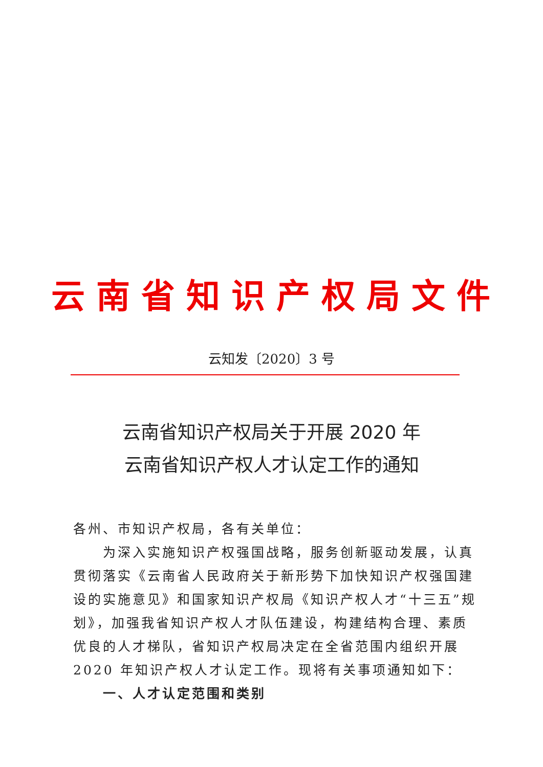云南省知识产权局文件
云知发〔2020〕3 号
云南省知识产权局关于开展 2020 年
云南省知识产权人才认定工作的通知
各州、市知识产权局，各有关单位：
为深入实施知识产权强国战略，服务创新驱动发展，认真贯彻落实《云南省人民政府关于新形势下加快知识产权强国建设的实施意见》和国家知识产权局《知识产权人才“十三五”规划》，加强我省知识产权人才队伍建设，构建结构合理、素质优良的人才梯队，省知识产权局决定在全省范围内组织开展 2020 年知识产权人才认定工作。现将有关事项通知如下：
一、人才认定范围和类别